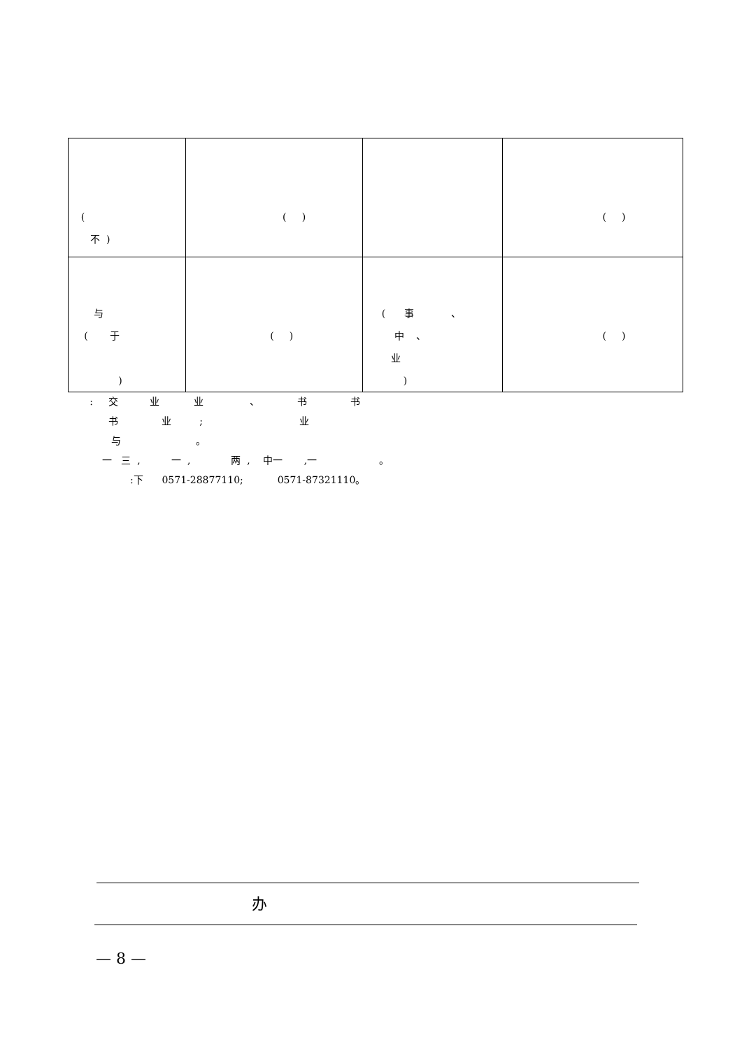| ( 不 ) | ( ) | | ( ) |
| 与 ( 于 ) | ( ) | ( 事 、 中 、 业 ) | ( ) |
: 交 业 业 、 书 书 书 业 ; 业 与 。 一 三 , 一 , 两 , 中一 ,一 。 :下 0571-28877110; 0571-87321110。
办
— 8 —